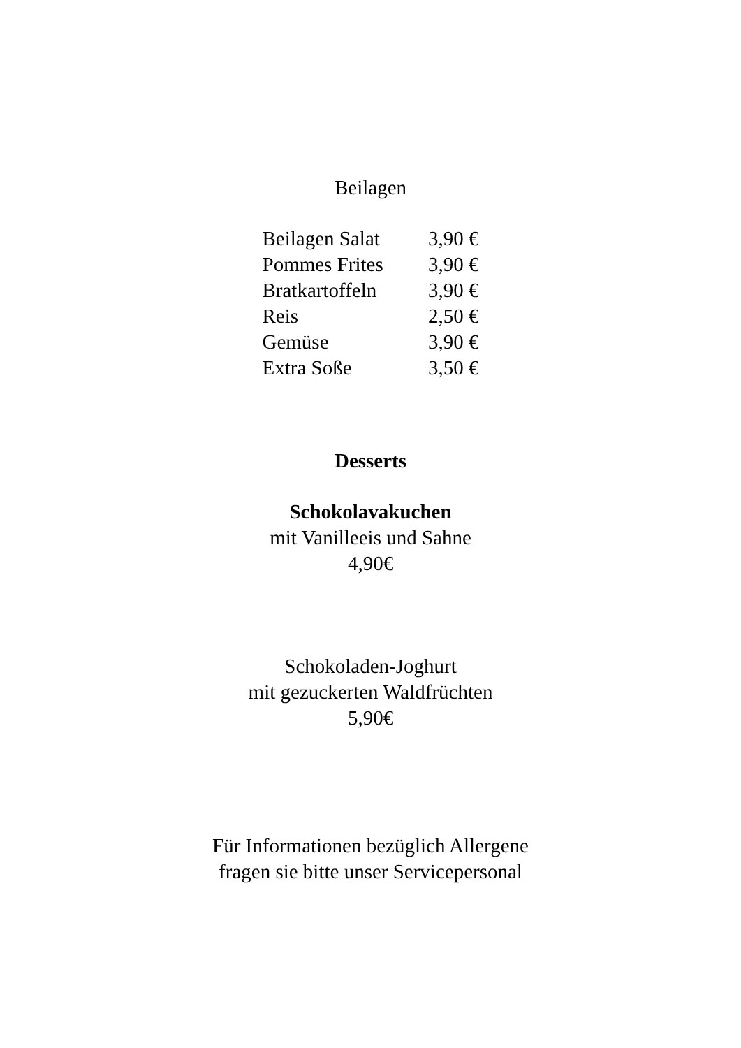Beilagen
Beilagen Salat 3,90 €
Pommes Frites 3,90 €
Bratkartoffeln 3,90 €
Reis 2,50 €
Gemüse 3,90 €
Extra Soße 3,50 €
Desserts
Schokolavakuchen
mit Vanilleeis und Sahne
4,90€
Schokoladen-Joghurt
mit gezuckerten Waldfrüchten
5,90€
Für Informationen bezüglich Allergene
fragen sie bitte unser Servicepersonal